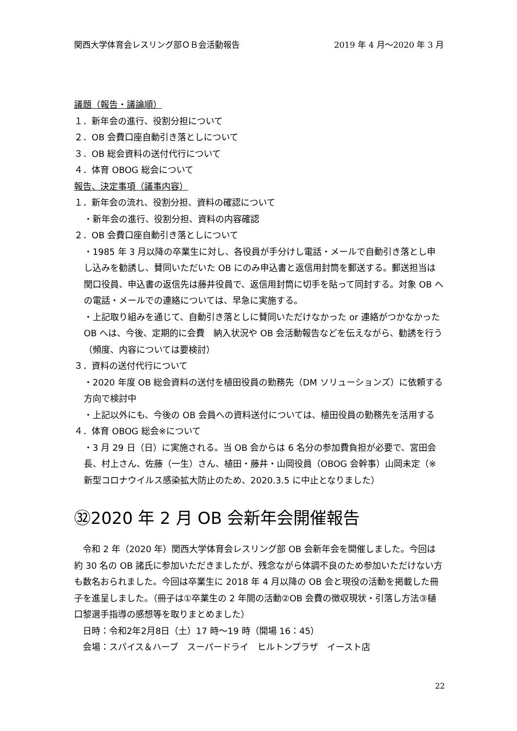関西大学体育会レスリング部ＯＢ会活動報告 2019 年 4 月～2020 年 3 月
議題（報告・議論順）
１．新年会の進行、役割分担について
２．OB 会費口座自動引き落としについて
３．OB 総会資料の送付代行について
４．体育 OBOG 総会について
報告、決定事項（議事内容）
１．新年会の流れ、役割分担、資料の確認について
・新年会の進行、役割分担、資料の内容確認
２．OB 会費口座自動引き落としについて
・1985 年 3 月以降の卒業生に対し、各役員が手分けし電話・メールで自動引き落とし申し込みを勧誘し、賛同いただいた OB にのみ申込書と返信用封筒を郵送する。郵送担当は関口役員、申込書の返信先は藤井役員で、返信用封筒に切手を貼って同封する。対象 OB への電話・メールでの連絡については、早急に実施する。
・上記取り組みを通じて、自動引き落としに賛同いただけなかった or 連絡がつかなかった OB へは、今後、定期的に会費　納入状況や OB 会活動報告などを伝えながら、勧誘を行う（頻度、内容については要検討）
３．資料の送付代行について
・2020 年度 OB 総会資料の送付を植田役員の勤務先（DM ソリューションズ）に依頼する方向で検討中
・上記以外にも、今後の OB 会員への資料送付については、植田役員の勤務先を活用する
４．体育 OBOG 総会※について
・3 月 29 日（日）に実施される。当 OB 会からは 6 名分の参加費負担が必要で、宮田会長、村上さん、佐藤（一生）さん、植田・藤井・山岡役員（OBOG 会幹事）山岡未定（※新型コロナウイルス感染拡大防止のため、2020.3.5 に中止となりました）
㉜2020 年 2 月 OB 会新年会開催報告
　令和 2 年（2020 年）関西大学体育会レスリング部 OB 会新年会を開催しました。今回は約 30 名の OB 諸氏に参加いただきましたが、残念ながら体調不良のため参加いただけない方も数名おられました。今回は卒業生に 2018 年 4 月以降の OB 会と現役の活動を掲載した冊子を進呈しました。（冊子は①卒業生の 2 年間の活動②OB 会費の徴収現状・引落し方法③樋口黎選手指導の感想等を取りまとめました）
　日時：令和2年2月8日（土）17 時～19 時（開場 16：45）
　会場：スパイス＆ハーブ　スーパードライ　ヒルトンプラザ　イースト店
22